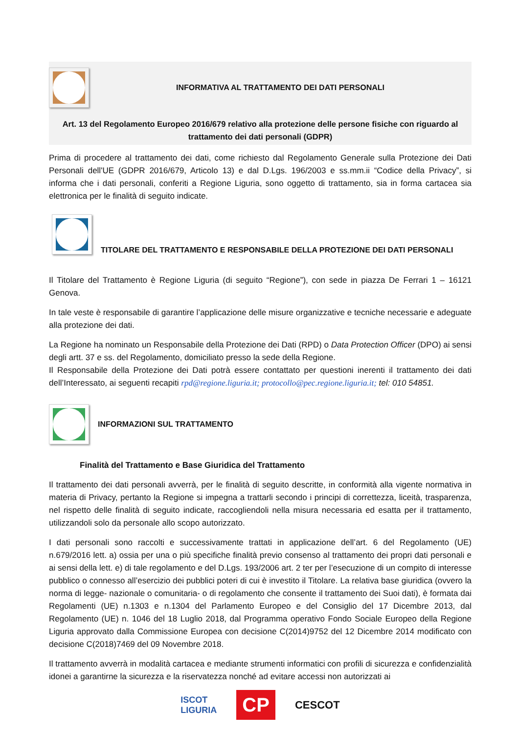INFORMATIVA AL TRATTAMENTO DEI DATI PERSONALI
Art. 13 del Regolamento Europeo 2016/679 relativo alla protezione delle persone fisiche con riguardo al trattamento dei dati personali (GDPR)
Prima di procedere al trattamento dei dati, come richiesto dal Regolamento Generale sulla Protezione dei Dati Personali dell'UE (GDPR 2016/679, Articolo 13) e dal D.Lgs. 196/2003 e ss.mm.ii “Codice della Privacy”, si informa che i dati personali, conferiti a Regione Liguria, sono oggetto di trattamento, sia in forma cartacea sia elettronica per le finalità di seguito indicate.
TITOLARE DEL TRATTAMENTO E RESPONSABILE DELLA PROTEZIONE DEI DATI PERSONALI
Il Titolare del Trattamento è Regione Liguria (di seguito “Regione”), con sede in piazza De Ferrari 1 – 16121 Genova.
In tale veste è responsabile di garantire l’applicazione delle misure organizzative e tecniche necessarie e adeguate alla protezione dei dati.
La Regione ha nominato un Responsabile della Protezione dei Dati (RPD) o Data Protection Officer (DPO) ai sensi degli artt. 37 e ss. del Regolamento, domiciliato presso la sede della Regione.
Il Responsabile della Protezione dei Dati potrà essere contattato per questioni inerenti il trattamento dei dati dell’Interessato, ai seguenti recapiti rpd@regione.liguria.it; protocollo@pec.regione.liguria.it; tel: 010 54851.
INFORMAZIONI SUL TRATTAMENTO
Finalità del Trattamento e Base Giuridica del Trattamento
Il trattamento dei dati personali avverrà, per le finalità di seguito descritte, in conformità alla vigente normativa in materia di Privacy, pertanto la Regione si impegna a trattarli secondo i principi di correttezza, liceità, trasparenza, nel rispetto delle finalità di seguito indicate, raccogliendoli nella misura necessaria ed esatta per il trattamento, utilizzandoli solo da personale allo scopo autorizzato.
I dati personali sono raccolti e successivamente trattati in applicazione dell’art. 6 del Regolamento (UE) n.679/2016 lett. a) ossia per una o più specifiche finalità previo consenso al trattamento dei propri dati personali e ai sensi della lett. e) di tale regolamento e del D.Lgs. 193/2006 art. 2 ter per l’esecuzione di un compito di interesse pubblico o connesso all’esercizio dei pubblici poteri di cui è investito il Titolare. La relativa base giuridica (ovvero la norma di legge- nazionale o comunitaria- o di regolamento che consente il trattamento dei Suoi dati), è formata dai Regolamenti (UE) n.1303 e n.1304 del Parlamento Europeo e del Consiglio del 17 Dicembre 2013, dal Regolamento (UE) n. 1046 del 18 Luglio 2018, dal Programma operativo Fondo Sociale Europeo della Regione Liguria approvato dalla Commissione Europea con decisione C(2014)9752 del 12 Dicembre 2014 modificato con decisione C(2018)7469 del 09 Novembre 2018.
Il trattamento avverrà in modalità cartacea e mediante strumenti informatici con profili di sicurezza e confidenzialità idonei a garantirne la sicurezza e la riservatezza nonché ad evitare accessi non autorizzati ai
ISCOT
LIGURIA CP CESCOT